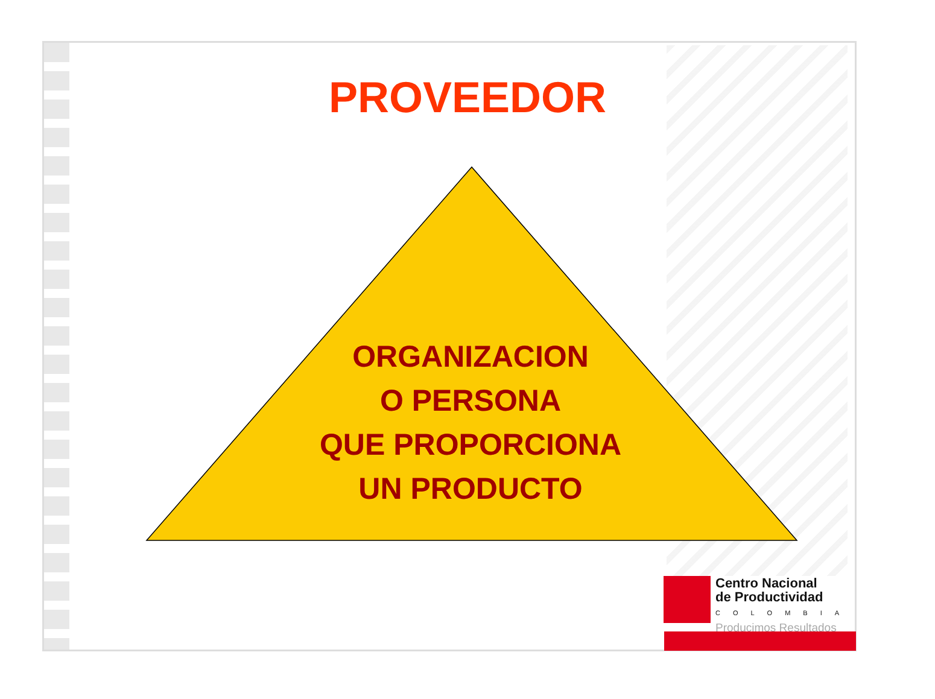PROVEEDOR
ORGANIZACION
O PERSONA
QUE PROPORCIONA
UN PRODUCTO
Centro Nacional
de Productividad
COLOMBIA
Producimos Resultados